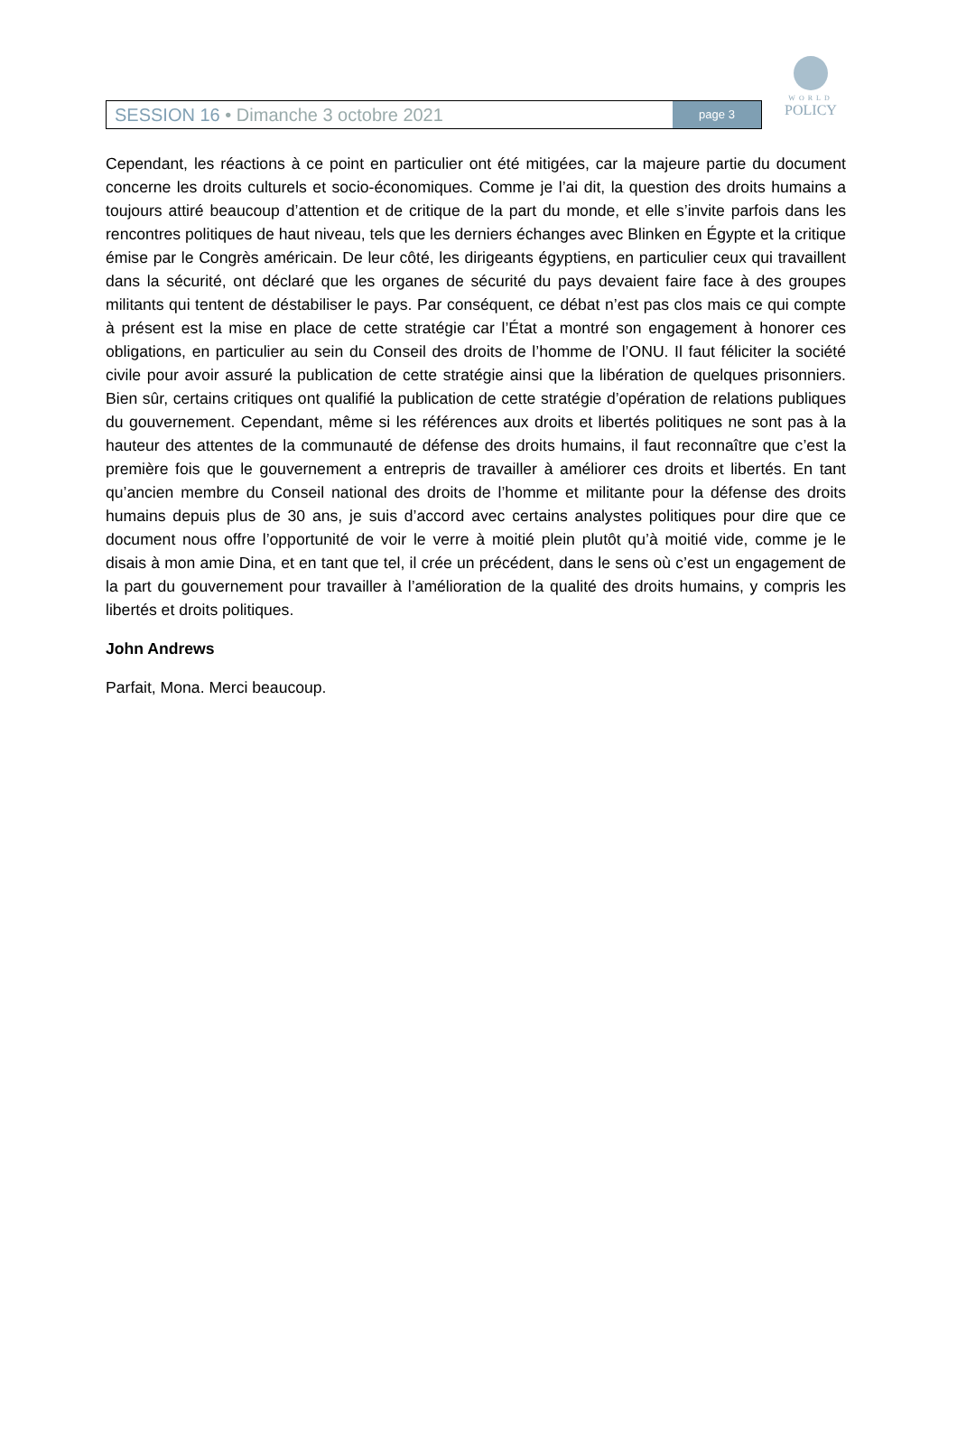SESSION 16 • Dimanche 3 octobre 2021
page 3
WORLD
POLICY
Cependant, les réactions à ce point en particulier ont été mitigées, car la majeure partie du document concerne les droits culturels et socio-économiques. Comme je l’ai dit, la question des droits humains a toujours attiré beaucoup d’attention et de critique de la part du monde, et elle s’invite parfois dans les rencontres politiques de haut niveau, tels que les derniers échanges avec Blinken en Égypte et la critique émise par le Congrès américain. De leur côté, les dirigeants égyptiens, en particulier ceux qui travaillent dans la sécurité, ont déclaré que les organes de sécurité du pays devaient faire face à des groupes militants qui tentent de déstabiliser le pays. Par conséquent, ce débat n’est pas clos mais ce qui compte à présent est la mise en place de cette stratégie car l’État a montré son engagement à honorer ces obligations, en particulier au sein du Conseil des droits de l’homme de l’ONU. Il faut féliciter la société civile pour avoir assuré la publication de cette stratégie ainsi que la libération de quelques prisonniers. Bien sûr, certains critiques ont qualifié la publication de cette stratégie d’opération de relations publiques du gouvernement. Cependant, même si les références aux droits et libertés politiques ne sont pas à la hauteur des attentes de la communauté de défense des droits humains, il faut reconnaître que c’est la première fois que le gouvernement a entrepris de travailler à améliorer ces droits et libertés. En tant qu’ancien membre du Conseil national des droits de l’homme et militante pour la défense des droits humains depuis plus de 30 ans, je suis d’accord avec certains analystes politiques pour dire que ce document nous offre l’opportunité de voir le verre à moitié plein plutôt qu’à moitié vide, comme je le disais à mon amie Dina, et en tant que tel, il crée un précédent, dans le sens où c’est un engagement de la part du gouvernement pour travailler à l’amélioration de la qualité des droits humains, y compris les libertés et droits politiques.
John Andrews
Parfait, Mona. Merci beaucoup.